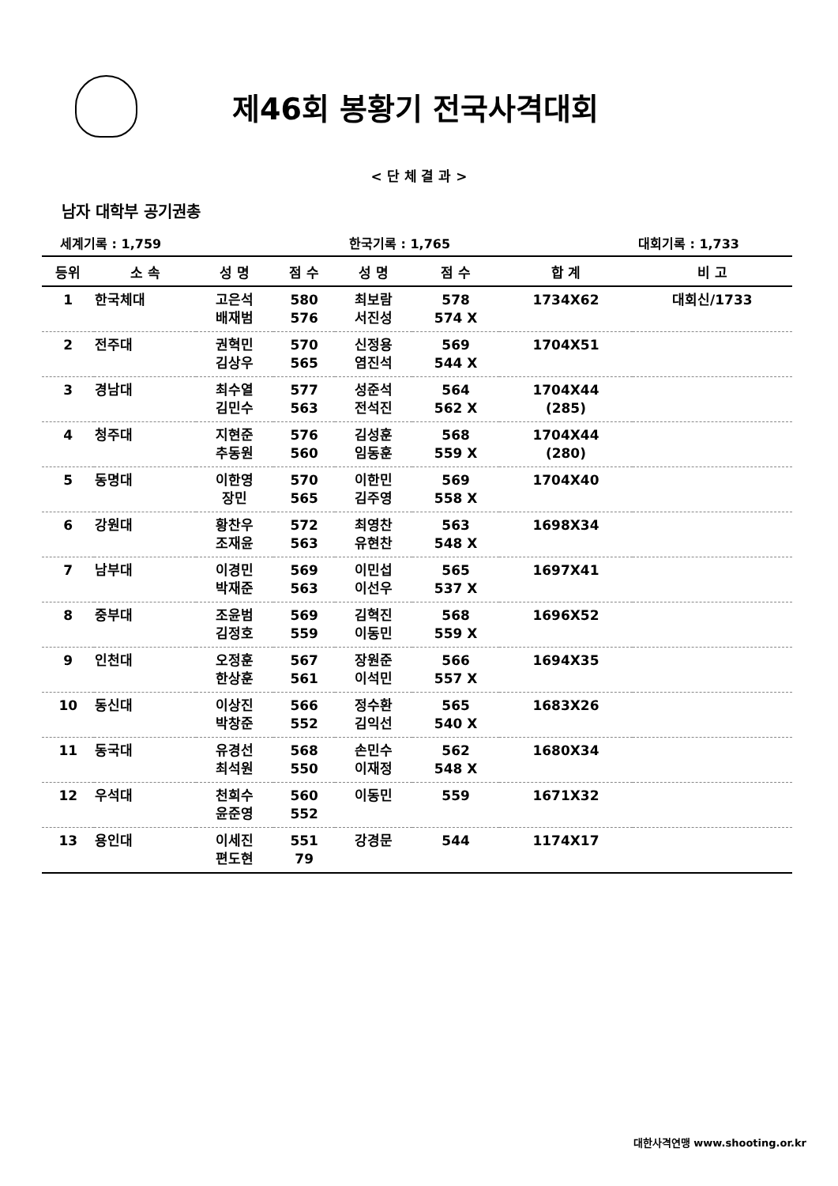제46회 봉황기 전국사격대회
< 단 체 결 과 >
남자 대학부 공기권총
세계기록 : 1,759 한국기록 : 1,765 대회기록 : 1,733
| 등위 | 소 속 | 성 명 | 점 수 | 성 명 | 점 수 | 합 계 | 비 고 |
| --- | --- | --- | --- | --- | --- | --- | --- |
| 1 | 한국체대 | 고은석 | 580 | 최보람 | 578 | 1734X62 | 대회신/1733 |
| | | 배재범 | 576 | 서진성 | 574 X | | |
| 2 | 전주대 | 권혁민 | 570 | 신정용 | 569 | 1704X51 | |
| | | 김상우 | 565 | 염진석 | 544 X | | |
| 3 | 경남대 | 최수열 | 577 | 성준석 | 564 | 1704X44 | |
| | | 김민수 | 563 | 전석진 | 562 X | (285) | |
| 4 | 청주대 | 지현준 | 576 | 김성훈 | 568 | 1704X44 | |
| | | 추동원 | 560 | 임동훈 | 559 X | (280) | |
| 5 | 동명대 | 이한영 | 570 | 이한민 | 569 | 1704X40 | |
| | | 장민 | 565 | 김주영 | 558 X | | |
| 6 | 강원대 | 황찬우 | 572 | 최영찬 | 563 | 1698X34 | |
| | | 조재윤 | 563 | 유현찬 | 548 X | | |
| 7 | 남부대 | 이경민 | 569 | 이민섭 | 565 | 1697X41 | |
| | | 박재준 | 563 | 이선우 | 537 X | | |
| 8 | 중부대 | 조윤범 | 569 | 김혁진 | 568 | 1696X52 | |
| | | 김정호 | 559 | 이동민 | 559 X | | |
| 9 | 인천대 | 오정훈 | 567 | 장원준 | 566 | 1694X35 | |
| | | 한상훈 | 561 | 이석민 | 557 X | | |
| 10 | 동신대 | 이상진 | 566 | 정수환 | 565 | 1683X26 | |
| | | 박창준 | 552 | 김익선 | 540 X | | |
| 11 | 동국대 | 유경선 | 568 | 손민수 | 562 | 1680X34 | |
| | | 최석원 | 550 | 이재정 | 548 X | | |
| 12 | 우석대 | 천희수 | 560 | 이동민 | 559 | 1671X32 | |
| | | 윤준영 | 552 | | | | |
| 13 | 용인대 | 이세진 | 551 | 강경문 | 544 | 1174X17 | |
| | | 편도현 | 79 | | | | |
대한사격연맹 www.shooting.or.kr